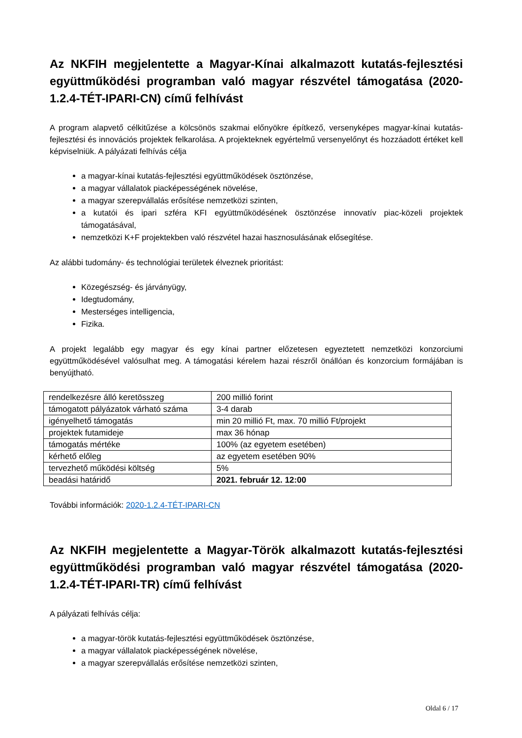Az NKFIH megjelentette a Magyar-Kínai alkalmazott kutatás-fejlesztési együttműködési programban való magyar részvétel támogatása (2020-1.2.4-TÉT-IPARI-CN) című felhívást
A program alapvető célkitűzése a kölcsönös szakmai előnyökre építkező, versenyképes magyar-kínai kutatás-fejlesztési és innovációs projektek felkarolása. A projekteknek egyértelmű versenyelőnyt és hozzáadott értéket kell képviselniük. A pályázati felhívás célja
a magyar-kínai kutatás-fejlesztési együttműködések ösztönzése,
a magyar vállalatok piacképességének növelése,
a magyar szerepvállalás erősítése nemzetközi szinten,
a kutatói és ipari szféra KFI együttműködésének ösztönzése innovatív piac-közeli projektek támogatásával,
nemzetközi K+F projektekben való részvétel hazai hasznosulásának elősegítése.
Az alábbi tudomány- és technológiai területek élveznek prioritást:
Közegészség- és járványügy,
Idegtudomány,
Mesterséges intelligencia,
Fizika.
A projekt legalább egy magyar és egy kínai partner előzetesen egyeztetett nemzetközi konzorciumi együttműködésével valósulhat meg. A támogatási kérelem hazai részről önállóan és konzorcium formájában is benyújtható.
| rendelkezésre álló keretösszeg | 200 millió forint |
| támogatott pályázatok várható száma | 3-4 darab |
| igényelhető támogatás | min 20 millió Ft, max. 70 millió Ft/projekt |
| projektek futamideje | max 36 hónap |
| támogatás mértéke | 100% (az egyetem esetében) |
| kérhető előleg | az egyetem esetében 90% |
| tervezhető működési költség | 5% |
| beadási határidő | 2021. február 12. 12:00 |
További információk: 2020-1.2.4-TÉT-IPARI-CN
Az NKFIH megjelentette a Magyar-Török alkalmazott kutatás-fejlesztési együttműködési programban való magyar részvétel támogatása (2020-1.2.4-TÉT-IPARI-TR) című felhívást
A pályázati felhívás célja:
a magyar-török kutatás-fejlesztési együttműködések ösztönzése,
a magyar vállalatok piacképességének növelése,
a magyar szerepvállalás erősítése nemzetközi szinten,
Oldal 6 / 17